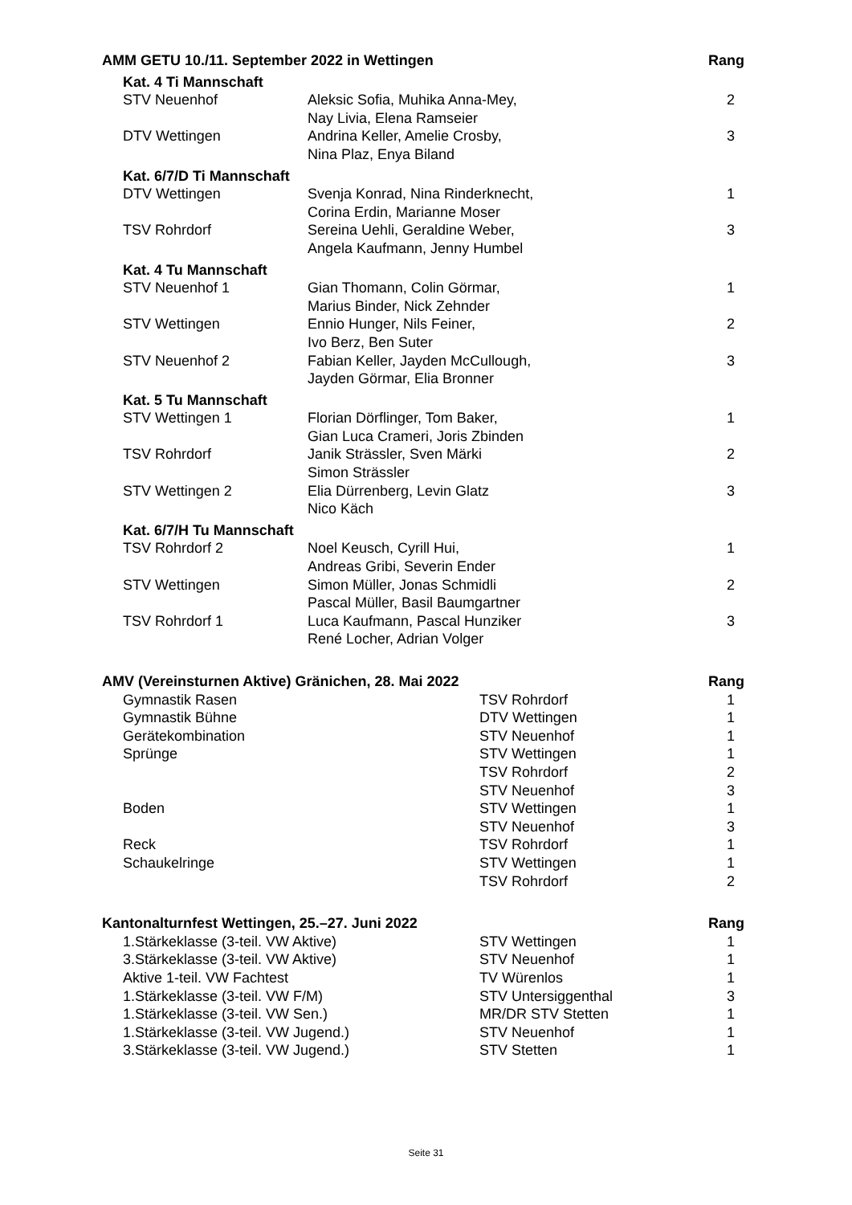| AMM GETU 10./11. September 2022 in Wettingen | | Rang |
| --- | --- | --- |
| Kat. 4 Ti Mannschaft | | |
| STV Neuenhof | Aleksic Sofia, Muhika Anna-Mey, Nay Livia, Elena Ramseier | 2 |
| DTV Wettingen | Andrina Keller, Amelie Crosby, Nina Plaz, Enya Biland | 3 |
| Kat. 6/7/D Ti Mannschaft | | |
| DTV Wettingen | Svenja Konrad, Nina Rinderknecht, Corina Erdin, Marianne Moser | 1 |
| TSV Rohrdorf | Sereina Uehli, Geraldine Weber, Angela Kaufmann, Jenny Humbel | 3 |
| Kat. 4 Tu Mannschaft | | |
| STV Neuenhof 1 | Gian Thomann, Colin Görmar, Marius Binder, Nick Zehnder | 1 |
| STV Wettingen | Ennio Hunger, Nils Feiner, Ivo Berz, Ben Suter | 2 |
| STV Neuenhof 2 | Fabian Keller, Jayden McCullough, Jayden Görmar, Elia Bronner | 3 |
| Kat. 5 Tu Mannschaft | | |
| STV Wettingen 1 | Florian Dörflinger, Tom Baker, Gian Luca Crameri, Joris Zbinden | 1 |
| TSV Rohrdorf | Janik Strässler, Sven Märki Simon Strässler | 2 |
| STV Wettingen 2 | Elia Dürrenberg, Levin Glatz Nico Käch | 3 |
| Kat. 6/7/H Tu Mannschaft | | |
| TSV Rohrdorf 2 | Noel Keusch, Cyrill Hui, Andreas Gribi, Severin Ender | 1 |
| STV Wettingen | Simon Müller, Jonas Schmidli Pascal Müller, Basil Baumgartner | 2 |
| TSV Rohrdorf 1 | Luca Kaufmann, Pascal Hunziker René Locher, Adrian Volger | 3 |
| AMV (Vereinsturnen Aktive) Gränichen, 28. Mai 2022 | | Rang |
| --- | --- | --- |
| Gymnastik Rasen | TSV Rohrdorf | 1 |
| Gymnastik Bühne | DTV Wettingen | 1 |
| Gerätekombination | STV Neuenhof | 1 |
| Sprünge | STV Wettingen | 1 |
| | TSV Rohrdorf | 2 |
| | STV Neuenhof | 3 |
| Boden | STV Wettingen | 1 |
| | STV Neuenhof | 3 |
| Reck | TSV Rohrdorf | 1 |
| Schaukelringe | STV Wettingen | 1 |
| | TSV Rohrdorf | 2 |
| Kantonalturnfest Wettingen, 25.–27. Juni 2022 | | Rang |
| --- | --- | --- |
| 1.Stärkeklasse (3-teil. VW Aktive) | STV Wettingen | 1 |
| 3.Stärkeklasse (3-teil. VW Aktive) | STV Neuenhof | 1 |
| Aktive 1-teil. VW Fachtest | TV Würenlos | 1 |
| 1.Stärkeklasse (3-teil. VW F/M) | STV Untersiggenthal | 3 |
| 1.Stärkeklasse (3-teil. VW Sen.) | MR/DR STV Stetten | 1 |
| 1.Stärkeklasse (3-teil. VW Jugend.) | STV Neuenhof | 1 |
| 3.Stärkeklasse (3-teil. VW Jugend.) | STV Stetten | 1 |
Seite 31